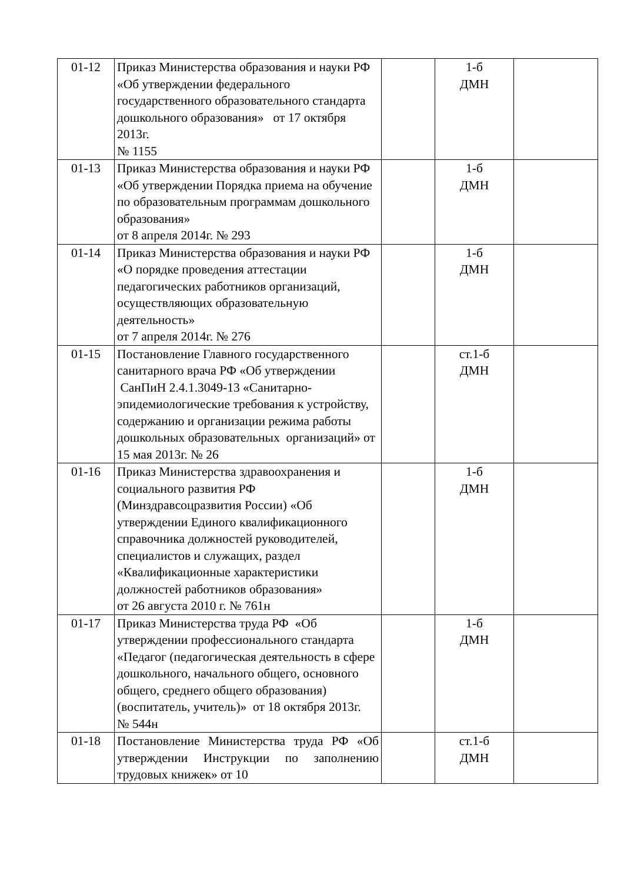| 01-12 | Приказ Министерства образования и науки РФ «Об утверждении федерального государственного образовательного стандарта дошкольного образования» от 17 октября 2013г. № 1155 | | 1-б ДМН | |
| 01-13 | Приказ Министерства образования и науки РФ «Об утверждении Порядка приема на обучение по образовательным программам дошкольного образования» от 8 апреля 2014г. № 293 | | 1-б ДМН | |
| 01-14 | Приказ Министерства образования и науки РФ «О порядке проведения аттестации педагогических работников организаций, осуществляющих образовательную деятельность» от 7 апреля 2014г. № 276 | | 1-б ДМН | |
| 01-15 | Постановление Главного государственного санитарного врача РФ «Об утверждении СанПиН 2.4.1.3049-13 «Санитарно-эпидемиологические требования к устройству, содержанию и организации режима работы дошкольных образовательных организаций» от 15 мая 2013г. № 26 | | ст.1-б ДМН | |
| 01-16 | Приказ Министерства здравоохранения и социального развития РФ (Минздравсоцразвития России) «Об утверждении Единого квалификационного справочника должностей руководителей, специалистов и служащих, раздел «Квалификационные характеристики должностей работников образования» от 26 августа 2010 г. № 761н | | 1-б ДМН | |
| 01-17 | Приказ Министерства труда РФ «Об утверждении профессионального стандарта «Педагог (педагогическая деятельность в сфере дошкольного, начального общего, основного общего, среднего общего образования) (воспитатель, учитель)» от 18 октября 2013г. № 544н | | 1-б ДМН | |
| 01-18 | Постановление Министерства труда РФ «Об утверждении Инструкции по заполнению трудовых книжек» от 10 | | ст.1-б ДМН | |